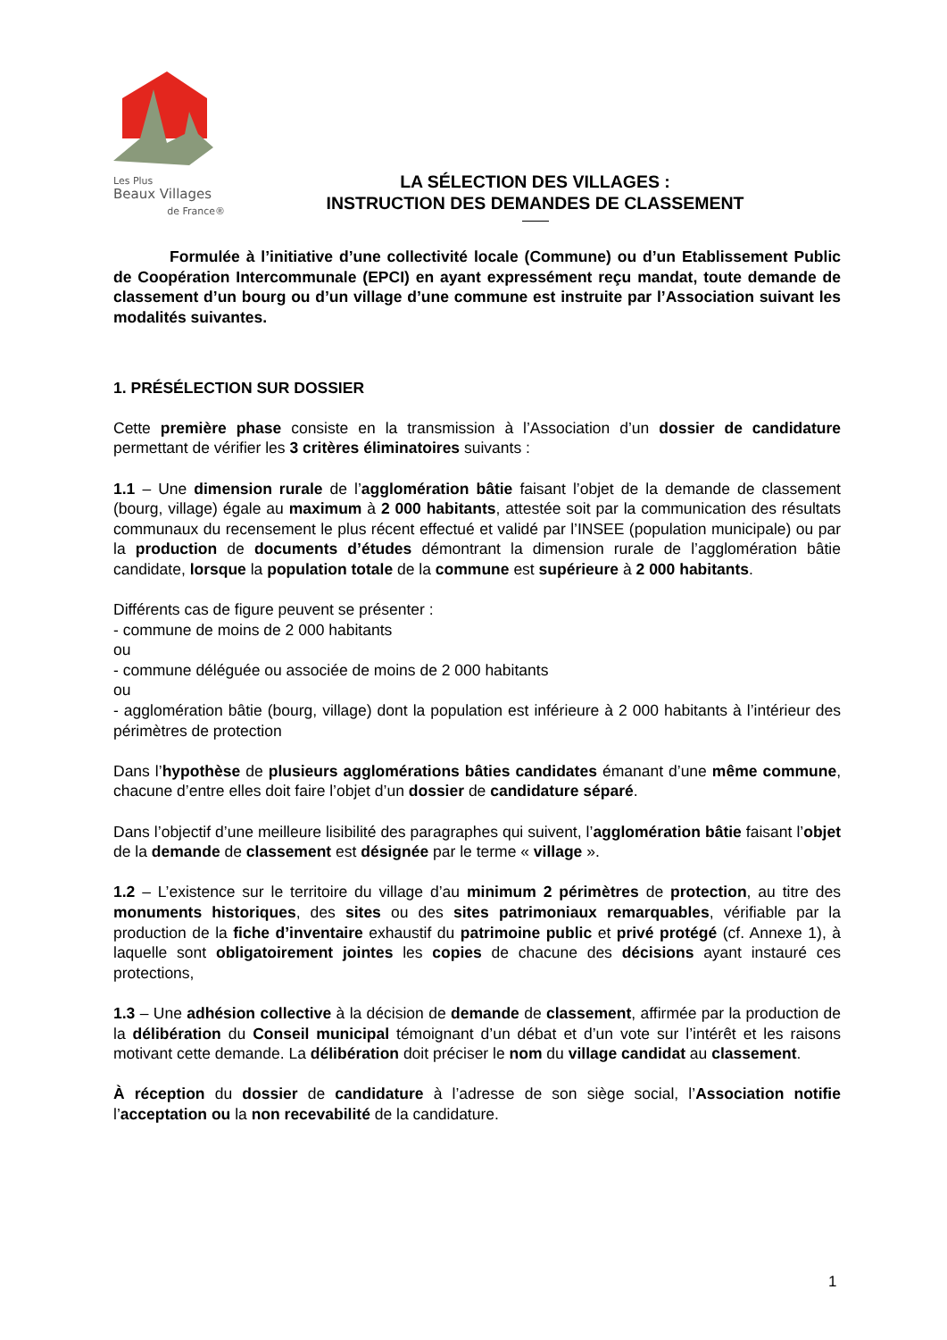Les Plus
Beaux Villages
de France®
LA SÉLECTION DES VILLAGES :
INSTRUCTION DES DEMANDES DE CLASSEMENT
Formulée à l’initiative d’une collectivité locale (Commune) ou d’un Etablissement Public de Coopération Intercommunale (EPCI) en ayant expressément reçu mandat, toute demande de classement d’un bourg ou d’un village d’une commune est instruite par l’Association suivant les modalités suivantes.
1. PRÉSÉLECTION SUR DOSSIER
Cette première phase consiste en la transmission à l’Association d’un dossier de candidature permettant de vérifier les 3 critères éliminatoires suivants :
1.1 – Une dimension rurale de l’agglomération bâtie faisant l’objet de la demande de classement (bourg, village) égale au maximum à 2 000 habitants, attestée soit par la communication des résultats communaux du recensement le plus récent effectué et validé par l’INSEE (population municipale) ou par la production de documents d’études démontrant la dimension rurale de l’agglomération bâtie candidate, lorsque la population totale de la commune est supérieure à 2 000 habitants.
Différents cas de figure peuvent se présenter :
- commune de moins de 2 000 habitants
ou
- commune déléguée ou associée de moins de 2 000 habitants
ou
- agglomération bâtie (bourg, village) dont la population est inférieure à 2 000 habitants à l’intérieur des périmètres de protection
Dans l’hypothèse de plusieurs agglomérations bâties candidates émanant d’une même commune, chacune d’entre elles doit faire l’objet d’un dossier de candidature séparé.
Dans l’objectif d’une meilleure lisibilité des paragraphes qui suivent, l’agglomération bâtie faisant l’objet de la demande de classement est désignée par le terme « village ».
1.2 – L’existence sur le territoire du village d’au minimum 2 périmètres de protection, au titre des monuments historiques, des sites ou des sites patrimoniaux remarquables, vérifiable par la production de la fiche d’inventaire exhaustif du patrimoine public et privé protégé (cf. Annexe 1), à laquelle sont obligatoirement jointes les copies de chacune des décisions ayant instauré ces protections,
1.3 – Une adhésion collective à la décision de demande de classement, affirmée par la production de la délibération du Conseil municipal témoignant d’un débat et d’un vote sur l’intérêt et les raisons motivant cette demande. La délibération doit préciser le nom du village candidat au classement.
À réception du dossier de candidature à l’adresse de son siège social, l’Association notifie l’acceptation ou la non recevabilité de la candidature.
1